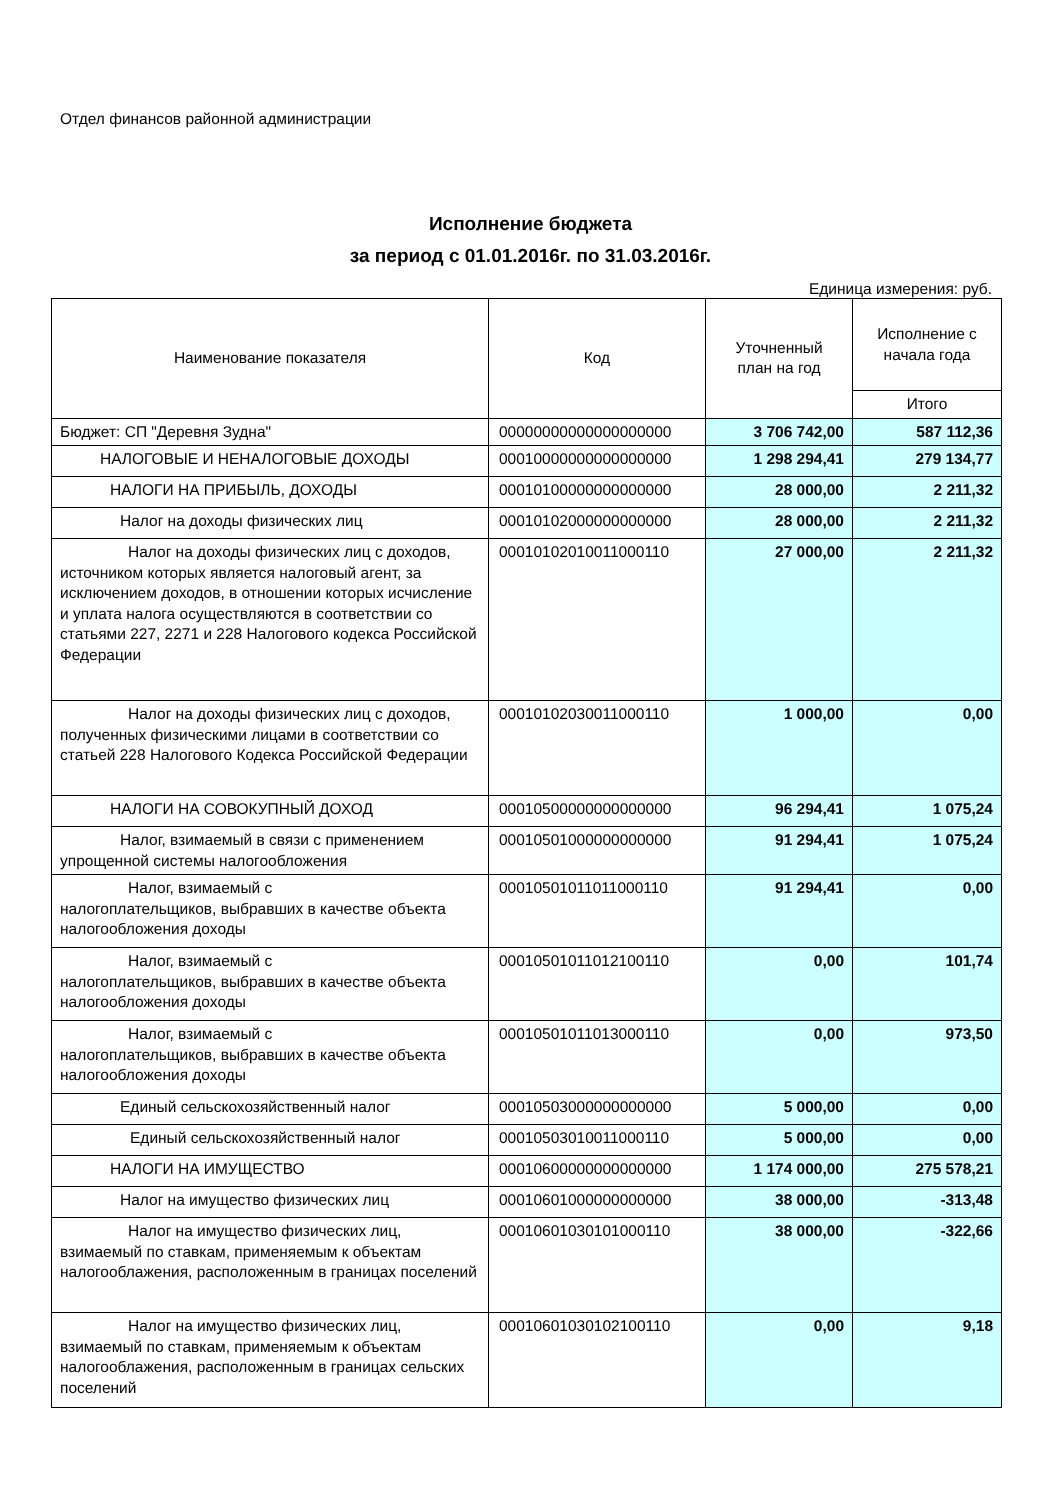Отдел финансов районной администрации
Исполнение бюджета
за период с 01.01.2016г. по 31.03.2016г.
Единица измерения: руб.
| Наименование показателя | Код | Уточненный план на год | Исполнение с начала года |
| --- | --- | --- | --- |
| | | | Итого |
| Бюджет: СП "Деревня Зудна" | 00000000000000000000 | 3 706 742,00 | 587 112,36 |
| НАЛОГОВЫЕ И НЕНАЛОГОВЫЕ ДОХОДЫ | 00010000000000000000 | 1 298 294,41 | 279 134,77 |
| НАЛОГИ НА ПРИБЫЛЬ, ДОХОДЫ | 00010100000000000000 | 28 000,00 | 2 211,32 |
| Налог на доходы физических лиц | 00010102000000000000 | 28 000,00 | 2 211,32 |
| Налог на доходы физических лиц с доходов, источником которых является налоговый агент, за исключением доходов, в отношении которых исчисление и уплата налога осуществляются в соответствии со статьями 227, 2271 и 228 Налогового кодекса Российской Федерации | 00010102010011000110 | 27 000,00 | 2 211,32 |
| Налог на доходы физических лиц с доходов, полученных физическими лицами в соответствии со статьей 228 Налогового Кодекса Российской Федерации | 00010102030011000110 | 1 000,00 | 0,00 |
| НАЛОГИ НА СОВОКУПНЫЙ ДОХОД | 00010500000000000000 | 96 294,41 | 1 075,24 |
| Налог, взимаемый в связи с применением упрощенной системы налогообложения | 00010501000000000000 | 91 294,41 | 1 075,24 |
| Налог, взимаемый с налогоплательщиков, выбравших в качестве объекта налогообложения доходы | 00010501011011000110 | 91 294,41 | 0,00 |
| Налог, взимаемый с налогоплательщиков, выбравших в качестве объекта налогообложения доходы | 00010501011012100110 | 0,00 | 101,74 |
| Налог, взимаемый с налогоплательщиков, выбравших в качестве объекта налогообложения доходы | 00010501011013000110 | 0,00 | 973,50 |
| Единый сельскохозяйственный налог | 00010503000000000000 | 5 000,00 | 0,00 |
| Единый сельскохозяйственный налог | 00010503010011000110 | 5 000,00 | 0,00 |
| НАЛОГИ НА ИМУЩЕСТВО | 00010600000000000000 | 1 174 000,00 | 275 578,21 |
| Налог на имущество физических лиц | 00010601000000000000 | 38 000,00 | -313,48 |
| Налог на имущество физических лиц, взимаемый по ставкам, применяемым к объектам налогооблажения, расположенным в границах поселений | 00010601030101000110 | 38 000,00 | -322,66 |
| Налог на имущество физических лиц, взимаемый по ставкам, применяемым к объектам налогооблажения, расположенным в границах сельских поселений | 00010601030102100110 | 0,00 | 9,18 |